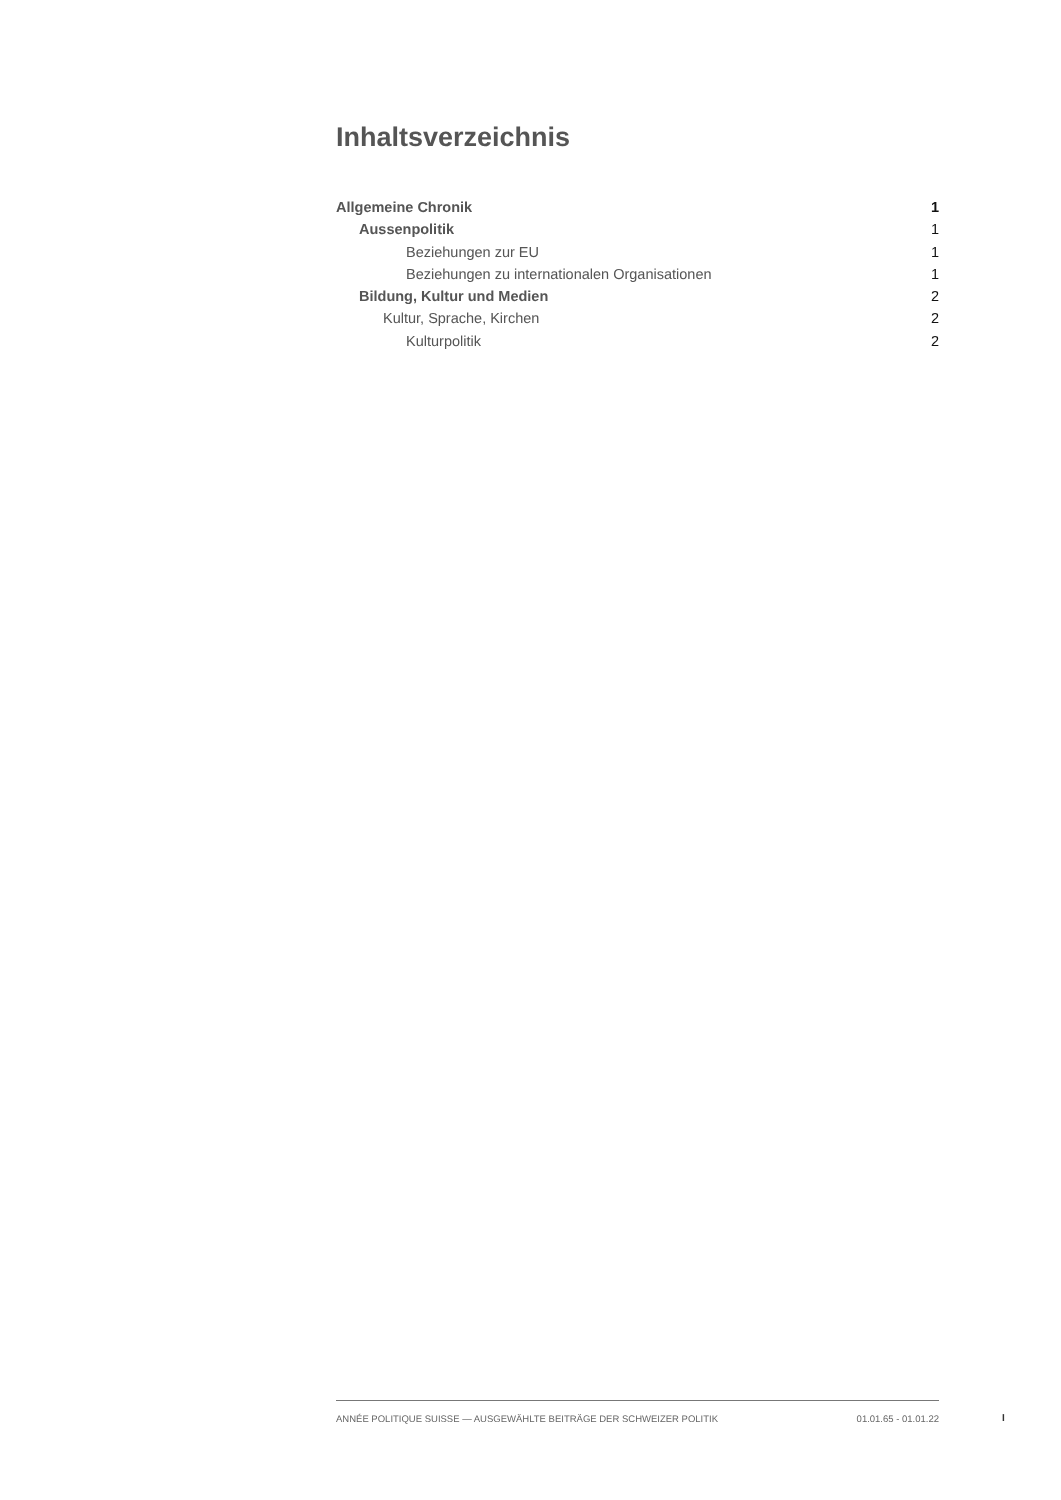Inhaltsverzeichnis
Allgemeine Chronik 1
Aussenpolitik 1
Beziehungen zur EU 1
Beziehungen zu internationalen Organisationen 1
Bildung, Kultur und Medien 2
Kultur, Sprache, Kirchen 2
Kulturpolitik 2
ANNÉE POLITIQUE SUISSE — AUSGEWÄHLTE BEITRÄGE DER SCHWEIZER POLITIK 01.01.65 - 01.01.22
I